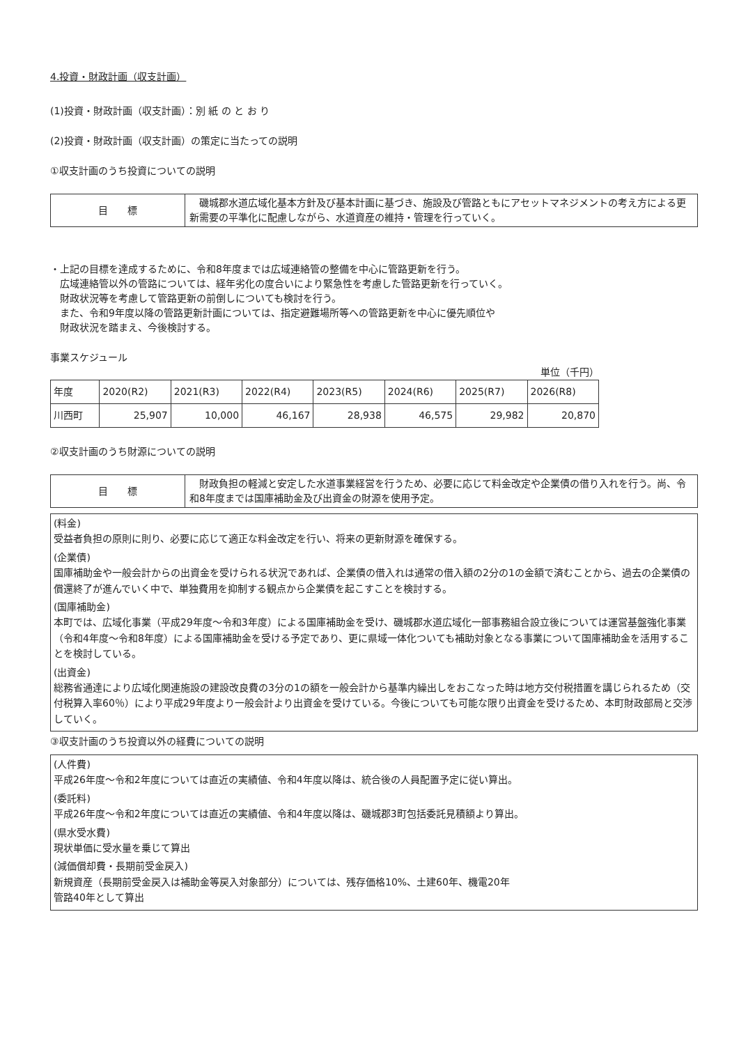4.投資・財政計画（収支計画）
(1)投資・財政計画（収支計画）：別 紙 の と お り
(2)投資・財政計画（収支計画）の策定に当たっての説明
①収支計画のうち投資についての説明
| 目 標 | 磯城郡水道広域化基本方針及び基本計画に基づき、施設及び管路ともにアセットマネジメントの考え方による更新需要の平準化に配慮しながら、水道資産の維持・管理を行っていく。 |
・上記の目標を達成するために、令和8年度までは広域連絡管の整備を中心に管路更新を行う。
　広域連絡管以外の管路については、経年劣化の度合いにより緊急性を考慮した管路更新を行っていく。
　財政状況等を考慮して管路更新の前倒しについても検討を行う。
　また、令和9年度以降の管路更新計画については、指定避難場所等への管路更新を中心に優先順位や
　財政状況を踏まえ、今後検討する。
事業スケジュール
単位（千円）
| 年度 | 2020(R2) | 2021(R3) | 2022(R4) | 2023(R5) | 2024(R6) | 2025(R7) | 2026(R8) |
| --- | --- | --- | --- | --- | --- | --- | --- |
| 川西町 | 25,907 | 10,000 | 46,167 | 28,938 | 46,575 | 29,982 | 20,870 |
②収支計画のうち財源についての説明
| 目 標 | 財政負担の軽減と安定した水道事業経営を行うため、必要に応じて料金改定や企業債の借り入れを行う。尚、令和8年度までは国庫補助金及び出資金の財源を使用予定。 |
(料金)
受益者負担の原則に則り、必要に応じて適正な料金改定を行い、将来の更新財源を確保する。
(企業債)
国庫補助金や一般会計からの出資金を受けられる状況であれば、企業債の借入れは通常の借入額の2分の1の金額で済むことから、過去の企業債の償還終了が進んでいく中で、単独費用を抑制する観点から企業債を起こすことを検討する。
(国庫補助金)
本町では、広域化事業（平成29年度～令和3年度）による国庫補助金を受け、磯城郡水道広域化一部事務組合設立後については運営基盤強化事業（令和4年度～令和8年度）による国庫補助金を受ける予定であり、更に県域一体化ついても補助対象となる事業について国庫補助金を活用することを検討している。
(出資金)
総務省通達により広域化関連施設の建設改良費の3分の1の額を一般会計から基準内繰出しをおこなった時は地方交付税措置を講じられるため（交付税算入率60％）により平成29年度より一般会計より出資金を受けている。今後についても可能な限り出資金を受けるため、本町財政部局と交渉していく。
③収支計画のうち投資以外の経費についての説明
(人件費)
平成26年度～令和2年度については直近の実績値、令和4年度以降は、統合後の人員配置予定に従い算出。
(委託料)
平成26年度～令和2年度については直近の実績値、令和4年度以降は、磯城郡3町包括委託見積額より算出。
(県水受水費)
現状単価に受水量を乗じて算出
(減価償却費・長期前受金戻入)
新規資産（長期前受金戻入は補助金等戻入対象部分）については、残存価格10%、土建60年、機電20年
管路40年として算出